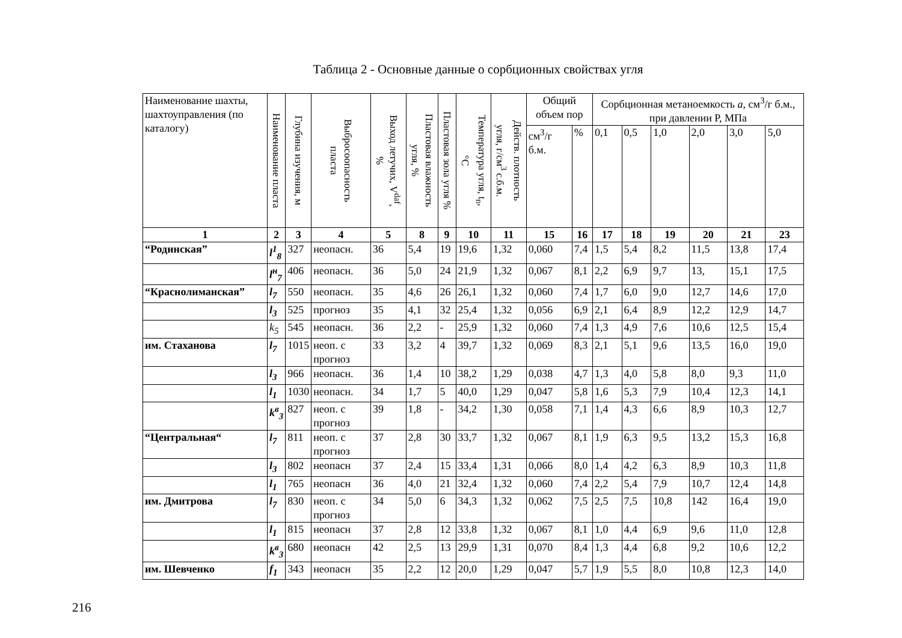Таблица 2 - Основные данные о сорбционных свойствах угля
| Наименование шахты, шахтоуправления (по каталогу) | Наименование пласта | Глубина изучения, м | Выбросоопасность пласта | Выход летучих, V<sup>daf</sup>, % | Пластовая влажность угля, % | Пластовая зола угля % | Температура угля, t<sub>n</sub>, °C | Действ. плотность угля, г/см<sup>3</sup> с.б.м. | Общий объем пор | | Сорбционная метаноемкость a , см<sup>3</sup>/г б.м., при давлении Р, МПа | | | | | |
| --- | --- | --- | --- | --- | --- | --- | --- | --- | --- | --- | --- | --- | --- | --- | --- | --- |
| | | | | | | | | | см<sup>3</sup>/г б.м. | % | 0,1 | 0,5 | 1,0 | 2,0 | 3,0 | 5,0 |
| 1 | 2 | 3 | 4 | 5 | 8 | 9 | 10 | 11 | 15 | 16 | 17 | 18 | 19 | 20 | 21 | 23 |
| “Родинская” | l<sup>1</sup><sub>8</sub> | 327 | неопасн. | 36 | 5,4 | 19 | 19,6 | 1,32 | 0,060 | 7,4 | 1,5 | 5,4 | 8,2 | 11,5 | 13,8 | 17,4 |
| | l<sup>н</sup><sub>7</sub> | 406 | неопасн. | 36 | 5,0 | 24 | 21,9 | 1,32 | 0,067 | 8,1 | 2,2 | 6,9 | 9,7 | 13, | 15,1 | 17,5 |
| “Краснолиманская” | l<sub>7</sub> | 550 | неопасн. | 35 | 4,6 | 26 | 26,1 | 1,32 | 0,060 | 7,4 | 1,7 | 6,0 | 9,0 | 12,7 | 14,6 | 17,0 |
| | l<sub>3</sub> | 525 | прогноз | 35 | 4,1 | 32 | 25,4 | 1,32 | 0,056 | 6,9 | 2,1 | 6,4 | 8,9 | 12,2 | 12,9 | 14,7 |
| | k<sub>5</sub> | 545 | неопасн. | 36 | 2,2 | - | 25,9 | 1,32 | 0,060 | 7,4 | 1,3 | 4,9 | 7,6 | 10,6 | 12,5 | 15,4 |
| им. Стаханова | l<sub>7</sub> | 1015 | неоп. с прогноз | 33 | 3,2 | 4 | 39,7 | 1,32 | 0,069 | 8,3 | 2,1 | 5,1 | 9,6 | 13,5 | 16,0 | 19,0 |
| | l<sub>3</sub> | 966 | неопасн. | 36 | 1,4 | 10 | 38,2 | 1,29 | 0,038 | 4,7 | 1,3 | 4,0 | 5,8 | 8,0 | 9,3 | 11,0 |
| | l<sub>1</sub> | 1030 | неопасн. | 34 | 1,7 | 5 | 40,0 | 1,29 | 0,047 | 5,8 | 1,6 | 5,3 | 7,9 | 10,4 | 12,3 | 14,1 |
| | k<sup>в</sup><sub>3</sub> | 827 | неоп. с прогноз | 39 | 1,8 | - | 34,2 | 1,30 | 0,058 | 7,1 | 1,4 | 4,3 | 6,6 | 8,9 | 10,3 | 12,7 |
| “Центральная“ | l<sub>7</sub> | 811 | неоп. с прогноз | 37 | 2,8 | 30 | 33,7 | 1,32 | 0,067 | 8,1 | 1,9 | 6,3 | 9,5 | 13,2 | 15,3 | 16,8 |
| | l<sub>3</sub> | 802 | неопасн | 37 | 2,4 | 15 | 33,4 | 1,31 | 0,066 | 8,0 | 1,4 | 4,2 | 6,3 | 8,9 | 10,3 | 11,8 |
| | l<sub>1</sub> | 765 | неопасн | 36 | 4,0 | 21 | 32,4 | 1,32 | 0,060 | 7,4 | 2,2 | 5,4 | 7,9 | 10,7 | 12,4 | 14,8 |
| им. Дмитрова | l<sub>7</sub> | 830 | неоп. с прогноз | 34 | 5,0 | 6 | 34,3 | 1,32 | 0,062 | 7,5 | 2,5 | 7,5 | 10,8 | 142 | 16,4 | 19,0 |
| | l<sub>1</sub> | 815 | неопасн | 37 | 2,8 | 12 | 33,8 | 1,32 | 0,067 | 8,1 | 1,0 | 4,4 | 6,9 | 9,6 | 11,0 | 12,8 |
| | k<sup>в</sup><sub>3</sub> | 680 | неопасн | 42 | 2,5 | 13 | 29,9 | 1,31 | 0,070 | 8,4 | 1,3 | 4,4 | 6,8 | 9,2 | 10,6 | 12,2 |
| им. Шевченко | f<sub>1</sub> | 343 | неопасн | 35 | 2,2 | 12 | 20,0 | 1,29 | 0,047 | 5,7 | 1,9 | 5,5 | 8,0 | 10,8 | 12,3 | 14,0 |
216